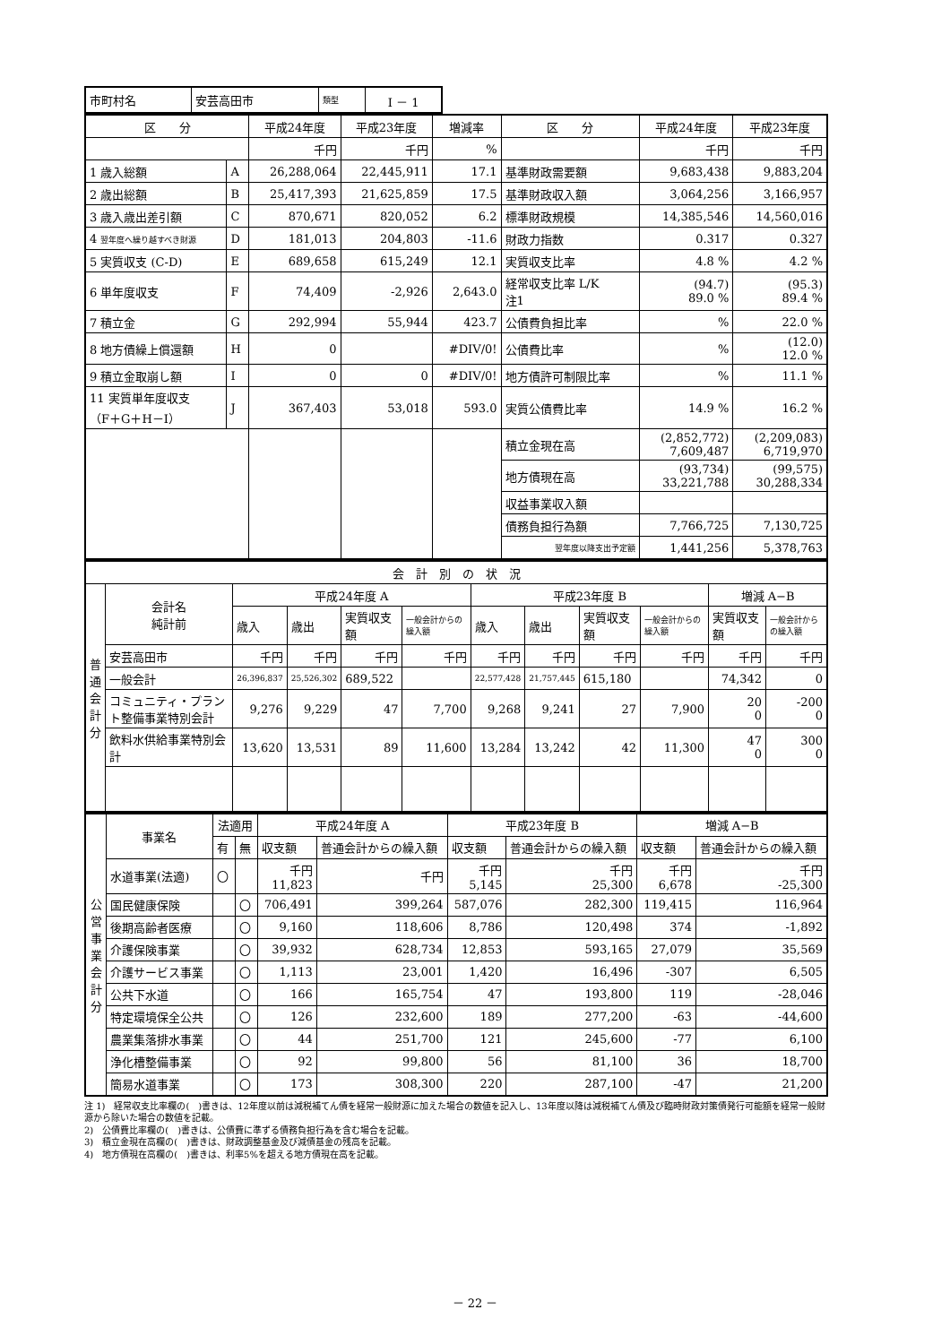| 市町村名 | 安芸高田市 | 類型 | Ⅰ － 1 |
| 区 分 | | 平成24年度 | 平成23年度 | 増減率 | 区 分 | 平成24年度 | 平成23年度 |
| --- | --- | --- | --- | --- | --- | --- | --- |
| | | 千円 | 千円 | % | | 千円 | 千円 |
| 1 歳入総額 | A | 26,288,064 | 22,445,911 | 17.1 | 基準財政需要額 | 9,683,438 | 9,883,204 |
| 2 歳出総額 | B | 25,417,393 | 21,625,859 | 17.5 | 基準財政収入額 | 3,064,256 | 3,166,957 |
| 3 歳入歳出差引額 | C | 870,671 | 820,052 | 6.2 | 標準財政規模 | 14,385,546 | 14,560,016 |
| 4 翌年度へ繰り越すべき財源 | D | 181,013 | 204,803 | -11.6 | 財政力指数 | 0.317 | 0.327 |
| 5 実質収支 (C-D) | E | 689,658 | 615,249 | 12.1 | 実質収支比率 | 4.8 % | 4.2 % |
| 6 単年度収支 | F | 74,409 | -2,926 | 2,643.0 | 経常収支比率 L/K 注1 | (94.7) 89.0 % | (95.3) 89.4 % |
| 7 積立金 | G | 292,994 | 55,944 | 423.7 | 公債費負担比率 | % | 22.0 % |
| 8 地方債繰上償還額 | H | 0 | | #DIV/0! | 公債費比率 | % | (12.0) 12.0 % |
| 9 積立金取崩し額 | I | 0 | 0 | #DIV/0! | 地方債許可制限比率 | % | 11.1 % |
| 11 実質単年度収支 （F＋G＋H－I） | J | 367,403 | 53,018 | 593.0 | 実質公債費比率 | 14.9 % | 16.2 % |
| | | | | | 積立金現在高 | (2,852,772) 7,609,487 | (2,209,083) 6,719,970 |
| | | | | | 地方債現在高 | (93,734) 33,221,788 | (99,575) 30,288,334 |
| | | | | | 収益事業収入額 | | |
| | | | | | 債務負担行為額 | 7,766,725 | 7,130,725 |
| | | | | | 翌年度以降支出予定額 | 1,441,256 | 5,378,763 |
| 会 計 別 の 状 況 | | | | | | | | | | | |
| 普 通 会 計 分 | 会計名 純計前 | 平成24年度 A | | | | 平成23年度 B | | | | 増減 A−B | |
| | | 歳入 | 歳出 | 実質収支額 | 一般会計からの繰入額 | 歳入 | 歳出 | 実質収支額 | 一般会計からの繰入額 | 実質収支額 | 一般会計からの繰入額 |
| | 安芸高田市 | 千円 | 千円 | 千円 | 千円 | 千円 | 千円 | 千円 | 千円 | 千円 | 千円 |
| | 一般会計 | 26,396,837 | 25,526,302 | 689,522 | | 22,577,428 | 21,757,445 | 615,180 | | 74,342 | 0 |
| | コミュニティ・プラント整備事業特別会計 | 9,276 | 9,229 | 47 | 7,700 | 9,268 | 9,241 | 27 | 7,900 | 20 0 | -200 0 |
| | 飲料水供給事業特別会計 | 13,620 | 13,531 | 89 | 11,600 | 13,284 | 13,242 | 42 | 11,300 | 47 0 | 300 0 |
| 公 営 事 業 会 計 分 | 事業名 | 法適用 | | 平成24年度 A | | 平成23年度 B | | 増減 A−B | |
| | | | | 収支額 | 普通会計からの繰入額 | 収支額 | 普通会計からの繰入額 | 収支額 | 普通会計からの繰入額 |
| | | 有 | 無 | | | | | | |
| | 水道事業(法適) | 〇 | | 千円 11,823 | 千円 | 千円 5,145 | 千円 25,300 | 千円 6,678 | 千円 -25,300 |
| | 国民健康保険 | | 〇 | 706,491 | 399,264 | 587,076 | 282,300 | 119,415 | 116,964 |
| | 後期高齢者医療 | | 〇 | 9,160 | 118,606 | 8,786 | 120,498 | 374 | -1,892 |
| | 介護保険事業 | | 〇 | 39,932 | 628,734 | 12,853 | 593,165 | 27,079 | 35,569 |
| | 介護サービス事業 | | 〇 | 1,113 | 23,001 | 1,420 | 16,496 | -307 | 6,505 |
| | 公共下水道 | | 〇 | 166 | 165,754 | 47 | 193,800 | 119 | -28,046 |
| | 特定環境保全公共 | | 〇 | 126 | 232,600 | 189 | 277,200 | -63 | -44,600 |
| | 農業集落排水事業 | | 〇 | 44 | 251,700 | 121 | 245,600 | -77 | 6,100 |
| | 浄化槽整備事業 | | 〇 | 92 | 99,800 | 56 | 81,100 | 36 | 18,700 |
| | 簡易水道事業 | | 〇 | 173 | 308,300 | 220 | 287,100 | -47 | 21,200 |
注 1)　経常収支比率欄の(　)書きは、12年度以前は減税補てん債を経常一般財源に加えた場合の数値を記入し、13年度以降は減税補てん債及び臨時財政対策債発行可能額を経常一般財源から除いた場合の数値を記載。
2)　公債費比率欄の(　)書きは、公債費に準ずる債務負担行為を含む場合を記載。
3)　積立金現在高欄の(　)書きは、財政調整基金及び減債基金の残高を記載。
4)　地方債現在高欄の(　)書きは、利率5%を超える地方債現在高を記載。
－ 22 －